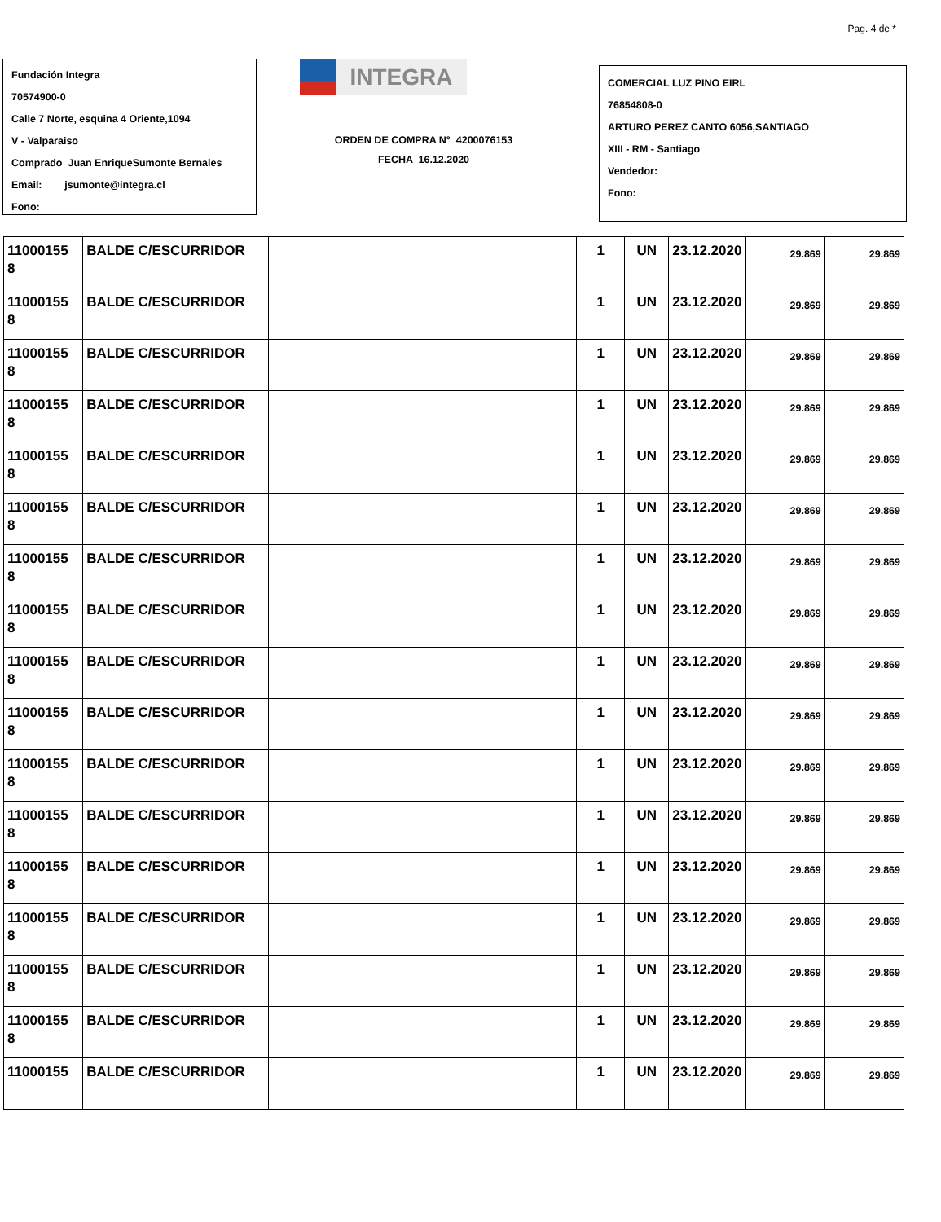Pag. 4 de *
Fundación Integra
70574900-0
Calle 7 Norte, esquina 4 Oriente,1094
V - Valparaiso
Comprado Juan EnriqueSumonte Bernales
Email: jsumonte@integra.cl
Fono:
INTEGRA
ORDEN DE COMPRA N° 4200076153
FECHA 16.12.2020
COMERCIAL LUZ PINO EIRL
76854808-0
ARTURO PEREZ CANTO 6056,SANTIAGO
XIII - RM - Santiago
Vendedor:
Fono:
| 11000155 8 | BALDE C/ESCURRIDOR | | 1 | UN | 23.12.2020 | 29.869 | 29.869 |
| 11000155 8 | BALDE C/ESCURRIDOR | | 1 | UN | 23.12.2020 | 29.869 | 29.869 |
| 11000155 8 | BALDE C/ESCURRIDOR | | 1 | UN | 23.12.2020 | 29.869 | 29.869 |
| 11000155 8 | BALDE C/ESCURRIDOR | | 1 | UN | 23.12.2020 | 29.869 | 29.869 |
| 11000155 8 | BALDE C/ESCURRIDOR | | 1 | UN | 23.12.2020 | 29.869 | 29.869 |
| 11000155 8 | BALDE C/ESCURRIDOR | | 1 | UN | 23.12.2020 | 29.869 | 29.869 |
| 11000155 8 | BALDE C/ESCURRIDOR | | 1 | UN | 23.12.2020 | 29.869 | 29.869 |
| 11000155 8 | BALDE C/ESCURRIDOR | | 1 | UN | 23.12.2020 | 29.869 | 29.869 |
| 11000155 8 | BALDE C/ESCURRIDOR | | 1 | UN | 23.12.2020 | 29.869 | 29.869 |
| 11000155 8 | BALDE C/ESCURRIDOR | | 1 | UN | 23.12.2020 | 29.869 | 29.869 |
| 11000155 8 | BALDE C/ESCURRIDOR | | 1 | UN | 23.12.2020 | 29.869 | 29.869 |
| 11000155 8 | BALDE C/ESCURRIDOR | | 1 | UN | 23.12.2020 | 29.869 | 29.869 |
| 11000155 8 | BALDE C/ESCURRIDOR | | 1 | UN | 23.12.2020 | 29.869 | 29.869 |
| 11000155 8 | BALDE C/ESCURRIDOR | | 1 | UN | 23.12.2020 | 29.869 | 29.869 |
| 11000155 8 | BALDE C/ESCURRIDOR | | 1 | UN | 23.12.2020 | 29.869 | 29.869 |
| 11000155 8 | BALDE C/ESCURRIDOR | | 1 | UN | 23.12.2020 | 29.869 | 29.869 |
| 11000155 | BALDE C/ESCURRIDOR | | 1 | UN | 23.12.2020 | 29.869 | 29.869 |